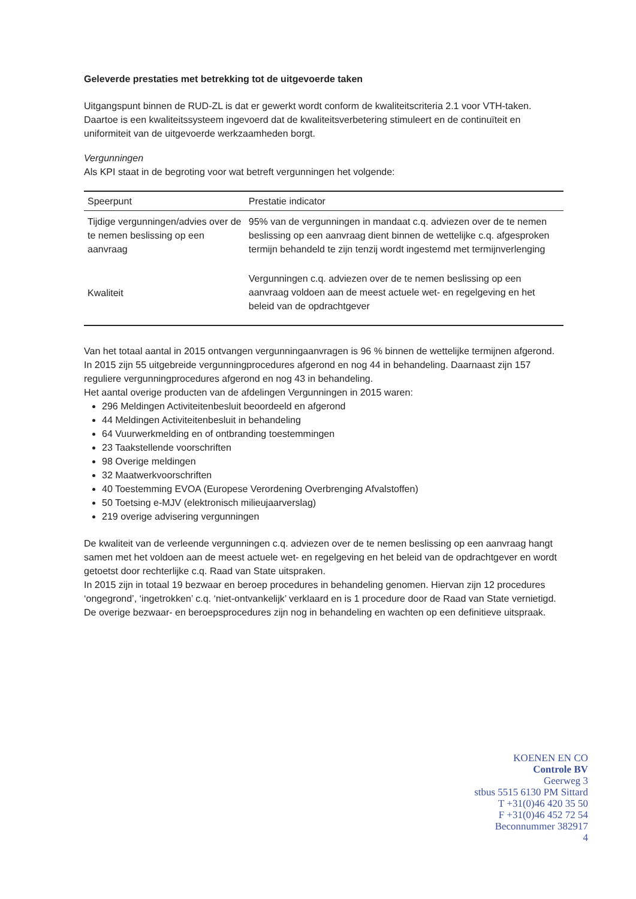Geleverde prestaties met betrekking tot de uitgevoerde taken
Uitgangspunt binnen de RUD-ZL is dat er gewerkt wordt conform de kwaliteitscriteria 2.1 voor VTH-taken. Daartoe is een kwaliteitssysteem ingevoerd dat de kwaliteitsverbetering stimuleert en de continuïteit en uniformiteit van de uitgevoerde werkzaamheden borgt.
Vergunningen
Als KPI staat in de begroting voor wat betreft vergunningen het volgende:
| Speerpunt | Prestatie indicator |
| --- | --- |
| Tijdige vergunningen/advies over de te nemen beslissing op een aanvraag | 95% van de vergunningen in mandaat c.q. adviezen over de te nemen beslissing op een aanvraag dient binnen de wettelijke c.q. afgesproken termijn behandeld te zijn tenzij wordt ingestemd met termijnverlenging |
| Kwaliteit | Vergunningen c.q. adviezen over de te nemen beslissing op een aanvraag voldoen aan de meest actuele wet- en regelgeving en het beleid van de opdrachtgever |
Van het totaal aantal in 2015 ontvangen vergunningaanvragen is 96 % binnen de wettelijke termijnen afgerond. In 2015 zijn 55 uitgebreide vergunningprocedures afgerond en nog 44 in behandeling. Daarnaast zijn 157 reguliere vergunningprocedures afgerond en nog 43 in behandeling.
Het aantal overige producten van de afdelingen Vergunningen in 2015 waren:
296 Meldingen Activiteitenbesluit beoordeeld en afgerond
44 Meldingen Activiteitenbesluit in behandeling
64 Vuurwerkmelding en of ontbranding toestemmingen
23 Taakstellende voorschriften
98 Overige meldingen
32 Maatwerkvoorschriften
40 Toestemming EVOA (Europese Verordening Overbrenging Afvalstoffen)
50 Toetsing e-MJV (elektronisch milieujaarverslag)
219 overige advisering vergunningen
De kwaliteit van de verleende vergunningen c.q. adviezen over de te nemen beslissing op een aanvraag hangt samen met het voldoen aan de meest actuele wet- en regelgeving en het beleid van de opdrachtgever en wordt getoetst door rechterlijke c.q. Raad van State uitspraken.
In 2015 zijn in totaal 19 bezwaar en beroep procedures in behandeling genomen. Hiervan zijn 12 procedures ‘ongegrond’, ‘ingetrokken’ c.q. ‘niet-ontvankelijk’ verklaard en is 1 procedure door de Raad van State vernietigd. De overige bezwaar- en beroepsprocedures zijn nog in behandeling en wachten op een definitieve uitspraak.
KOENEN EN CO
Controle BV
Geerweg 3
stbus 5515 6130 PM Sittard
T +31(0)46 420 35 50
F +31(0)46 452 72 54
Beconnummer 382917
4